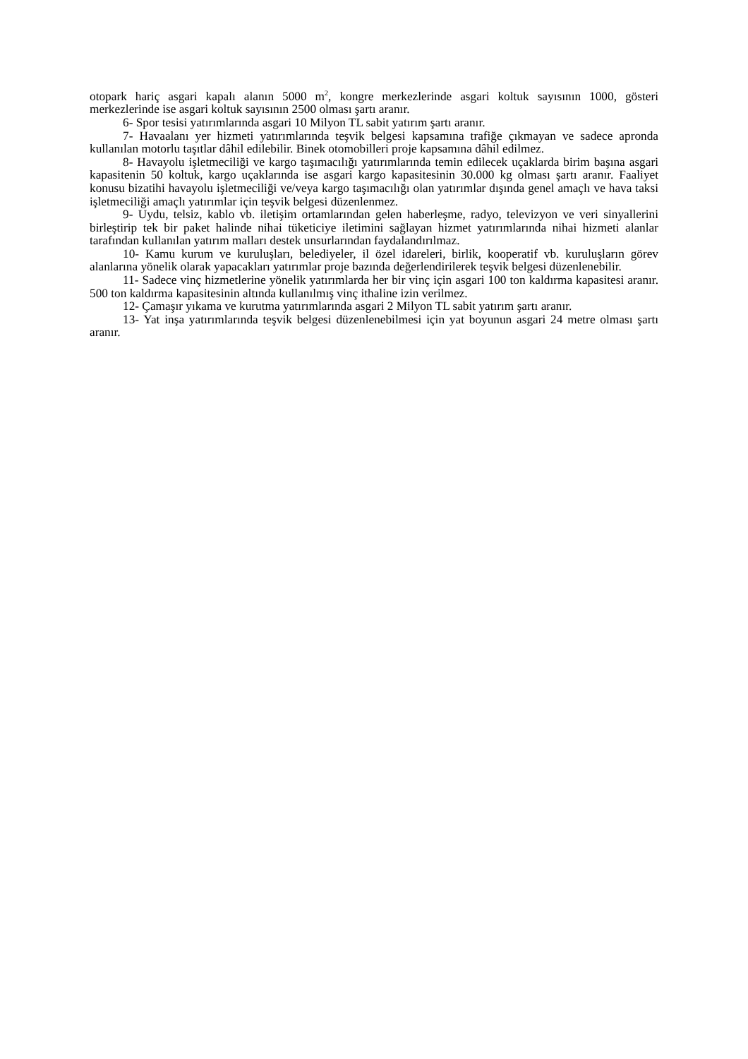otopark hariç asgari kapalı alanın 5000 m<sup>2</sup>, kongre merkezlerinde asgari koltuk sayısının 1000, gösteri merkezlerinde ise asgari koltuk sayısının 2500 olması şartı aranır.
6- Spor tesisi yatırımlarında asgari 10 Milyon TL sabit yatırım şartı aranır.
7- Havaalanı yer hizmeti yatırımlarında teşvik belgesi kapsamına trafiğe çıkmayan ve sadece apronda kullanılan motorlu taşıtlar dâhil edilebilir. Binek otomobilleri proje kapsamına dâhil edilmez.
8- Havayolu işletmeciliği ve kargo taşımacılığı yatırımlarında temin edilecek uçaklarda birim başına asgari kapasitenin 50 koltuk, kargo uçaklarında ise asgari kargo kapasitesinin 30.000 kg olması şartı aranır. Faaliyet konusu bizatihi havayolu işletmeciliği ve/veya kargo taşımacılığı olan yatırımlar dışında genel amaçlı ve hava taksi işletmeciliği amaçlı yatırımlar için teşvik belgesi düzenlenmez.
9- Uydu, telsiz, kablo vb. iletişim ortamlarından gelen haberleşme, radyo, televizyon ve veri sinyallerini birleştirip tek bir paket halinde nihai tüketiciye iletimini sağlayan hizmet yatırımlarında nihai hizmeti alanlar tarafından kullanılan yatırım malları destek unsurlarından faydalandırılmaz.
10- Kamu kurum ve kuruluşları, belediyeler, il özel idareleri, birlik, kooperatif vb. kuruluşların görev alanlarına yönelik olarak yapacakları yatırımlar proje bazında değerlendirilerek teşvik belgesi düzenlenebilir.
11- Sadece vinç hizmetlerine yönelik yatırımlarda her bir vinç için asgari 100 ton kaldırma kapasitesi aranır. 500 ton kaldırma kapasitesinin altında kullanılmış vinç ithaline izin verilmez.
12- Çamaşır yıkama ve kurutma yatırımlarında asgari 2 Milyon TL sabit yatırım şartı aranır.
13- Yat inşa yatırımlarında teşvik belgesi düzenlenebilmesi için yat boyunun asgari 24 metre olması şartı aranır.